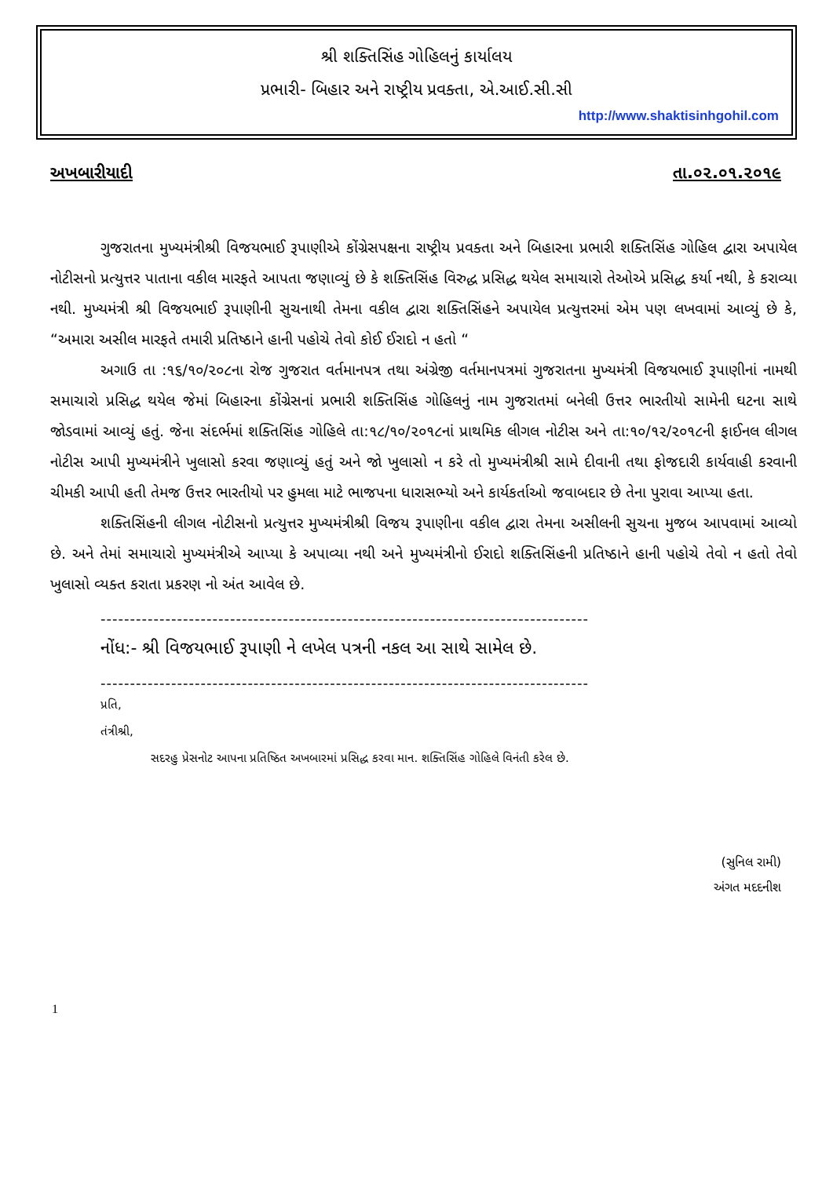શ્રી શક્તિસિંહ ગોહિલનું કાર્યાલય
પ્રભારી- બિહાર અને રાષ્ટ્રીય પ્રવક્તા, એ.આઈ.સી.સી
http://www.shaktisinhgohil.com
અખબારીયાદી તા.૦૨.૦૧.૨૦૧૯
ગુજરાતના મુખ્યમંત્રીશ્રી વિજયભાઈ રૂપાણીએ કોંગ્રેસપક્ષના રાષ્ટ્રીય પ્રવક્તા અને બિહારના પ્રભારી શક્તિસિંહ ગોહિલ દ્વારા અપાયેલ નોટીસનો પ્રત્યુત્તર પાતાના વકીલ મારફતે આપતા જણાવ્યું છે કે શક્તિસિંહ વિરુદ્ધ પ્રસિદ્ધ થયેલ સમાચારો તેઓએ પ્રસિદ્ધ કર્યા નથી, કે કરાવ્યા નથી. મુખ્યમંત્રી શ્રી વિજયભાઈ રૂપાણીની સુચનાથી તેમના વકીલ દ્વારા શક્તિસિંહને અપાયેલ પ્રત્યુત્તરમાં એમ પણ લખવામાં આવ્યું છે કે, “અમારા અસીલ મારફતે તમારી પ્રતિષ્ઠાને હાની પહોચે તેવો કોઈ ઈરાદો ન હતો “
અગાઉ તા :૧૬/૧૦/૨૦૮ના રોજ ગુજરાત વર્તમાનપત્ર તથા અંગ્રેજી વર્તમાનપત્રમાં ગુજરાતના મુખ્યમંત્રી વિજયભાઈ રૂપાણીનાં નામથી સમાચારો પ્રસિદ્ધ થયેલ જેમાં બિહારના કોંગ્રેસનાં પ્રભારી શક્તિસિંહ ગોહિલનું નામ ગુજરાતમાં બનેલી ઉત્તર ભારતીયો સામેની ઘટના સાથે જોડવામાં આવ્યું હતું. જેના સંદર્ભમાં શક્તિસિંહ ગોહિલે તા:૧૮/૧૦/૨૦૧૮નાં પ્રાથમિક લીગલ નોટીસ અને તા:૧૦/૧૨/૨૦૧૮ની ફાઈનલ લીગલ નોટીસ આપી મુખ્યમંત્રીને ખુલાસો કરવા જણાવ્યું હતું અને જો ખુલાસો ન કરે તો મુખ્યમંત્રીશ્રી સામે દીવાની તથા ફોજદારી કાર્યવાહી કરવાની ચીમકી આપી હતી તેમજ ઉત્તર ભારતીયો પર હુમલા માટે ભાજપના ધારાસભ્યો અને કાર્યકર્તાઓ જવાબદાર છે તેના પુરાવા આપ્યા હતા.
શક્તિસિંહની લીગલ નોટીસનો પ્રત્યુત્તર મુખ્યમંત્રીશ્રી વિજય રૂપાણીના વકીલ દ્વારા તેમના અસીલની સુચના મુજબ આપવામાં આવ્યો છે. અને તેમાં સમાચારો મુખ્યમંત્રીએ આપ્યા કે અપાવ્યા નથી અને મુખ્યમંત્રીનો ઈરાદો શક્તિસિંહની પ્રતિષ્ઠાને હાની પહોચે તેવો ન હતો તેવો ખુલાસો વ્યક્ત કરાતા પ્રકરણ નો અંત આવેલ છે.
-----------------------------------------------------------------------------------
નોંધ:- શ્રી વિજયભાઈ રૂપાણી ને લખેલ પત્રની નકલ આ સાથે સામેલ છે.
-----------------------------------------------------------------------------------
પ્રતિ,
તંત્રીશ્રી,
સદરહુ પ્રેસનોટ આપના પ્રતિષ્ઠિત અખબારમાં પ્રસિદ્ધ કરવા માન. શક્તિસિંહ ગોહિલે વિનંતી કરેલ છે.
(સુનિલ રામી)
અંગત મદદનીશ
1